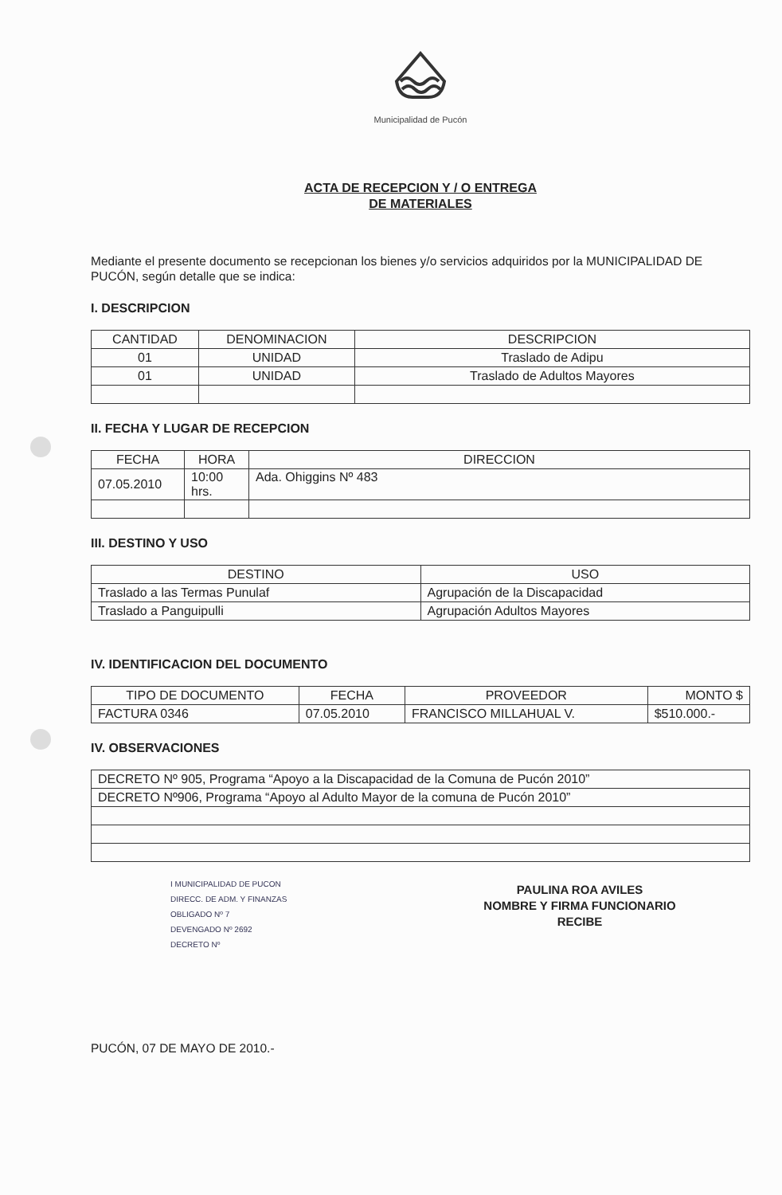Municipalidad de Pucón
ACTA DE RECEPCION Y / O ENTREGA
DE MATERIALES
Mediante el presente documento se recepcionan los bienes y/o servicios adquiridos por la MUNICIPALIDAD DE PUCÓN, según detalle que se indica:
I. DESCRIPCION
| CANTIDAD | DENOMINACION | DESCRIPCION |
| --- | --- | --- |
| 01 | UNIDAD | Traslado de Adipu |
| 01 | UNIDAD | Traslado de Adultos Mayores |
II. FECHA Y LUGAR DE RECEPCION
| FECHA | HORA | DIRECCION |
| --- | --- | --- |
| 07.05.2010 | 10:00 hrs. | Ada. Ohiggins Nº 483 |
III. DESTINO Y USO
| DESTINO | USO |
| --- | --- |
| Traslado a las Termas Punulaf | Agrupación de la Discapacidad |
| Traslado a Panguipulli | Agrupación Adultos Mayores |
IV. IDENTIFICACION DEL DOCUMENTO
| TIPO DE DOCUMENTO | FECHA | PROVEEDOR | MONTO $ |
| --- | --- | --- | --- |
| FACTURA 0346 | 07.05.2010 | FRANCISCO MILLAHUAL V. | $510.000.- |
IV. OBSERVACIONES
| DECRETO Nº 905, Programa “Apoyo a la Discapacidad de la Comuna de Pucón 2010” |
| DECRETO Nº906, Programa “Apoyo al Adulto Mayor de la comuna de Pucón 2010” |
I MUNICIPALIDAD DE PUCON
DIRECC. DE ADM. Y FINANZAS
OBLIGADO Nº 7
DEVENGADO Nº 2692
DECRETO Nº
PAULINA ROA AVILES
NOMBRE Y FIRMA FUNCIONARIO
RECIBE
PUCÓN, 07 DE MAYO DE 2010.-